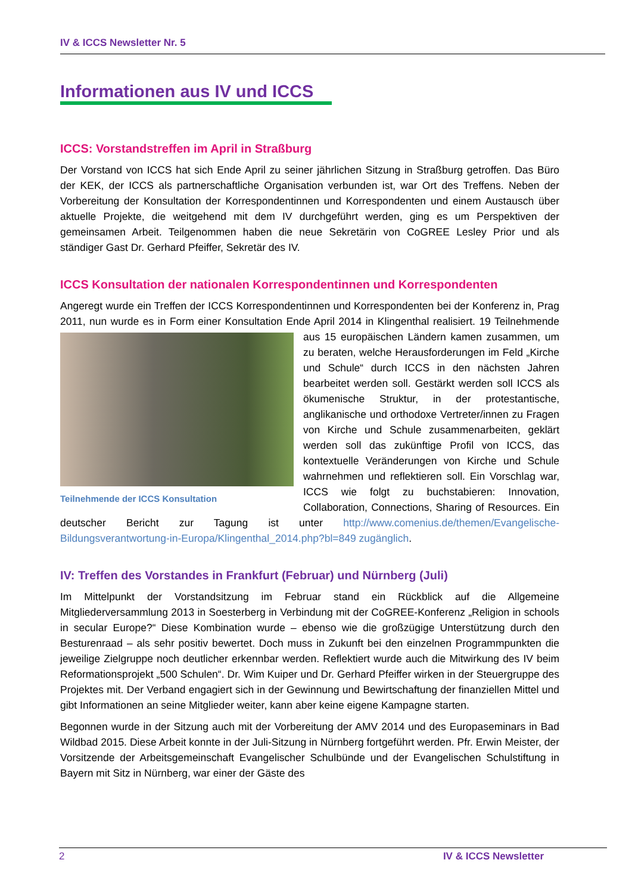IV & ICCS Newsletter Nr. 5
Informationen aus IV und ICCS
ICCS: Vorstandstreffen im April in Straßburg
Der Vorstand von ICCS hat sich Ende April zu seiner jährlichen Sitzung in Straßburg getroffen. Das Büro der KEK, der ICCS als partnerschaftliche Organisation verbunden ist, war Ort des Treffens. Neben der Vorbereitung der Konsultation der Korrespondentinnen und Korrespondenten und einem Austausch über aktuelle Projekte, die weitgehend mit dem IV durchgeführt werden, ging es um Perspektiven der gemeinsamen Arbeit. Teilgenommen haben die neue Sekretärin von CoGREE Lesley Prior und als ständiger Gast Dr. Gerhard Pfeiffer, Sekretär des IV.
ICCS Konsultation der nationalen Korrespondentinnen und Korrespondenten
Angeregt wurde ein Treffen der ICCS Korrespondentinnen und Korrespondenten bei der Konferenz in, Prag 2011, nun wurde es in Form einer Konsultation Ende April 2014 in Klingenthal Teilnehmende der ICCS Konsultation realisiert. 19 Teilnehmende aus 15 europäischen Ländern kamen zusammen, um zu beraten, welche Herausforderungen im Feld „Kirche und Schule“ durch ICCS in den nächsten Jahren bearbeitet werden soll. Gestärkt werden soll ICCS als ökumenische Struktur, in der protestantische, anglikanische und orthodoxe Vertreter/innen zu Fragen von Kirche und Schule zusammenarbeiten, geklärt werden soll das zukünftige Profil von ICCS, das kontextuelle Veränderungen von Kirche und Schule wahrnehmen und reflektieren soll. Ein Vorschlag war, ICCS wie folgt zu buchstabieren: Innovation, Collaboration, Connections, Sharing of Resources. Ein deutscher Bericht zur Tagung ist unter http://www.comenius.de/themen/Evangelische-Bildungsverantwortung-in-Europa/Klingenthal_2014.php?bl=849 zugänglich.
IV: Treffen des Vorstandes in Frankfurt (Februar) und Nürnberg (Juli)
Im Mittelpunkt der Vorstandsitzung im Februar stand ein Rückblick auf die Allgemeine Mitgliederversammlung 2013 in Soesterberg in Verbindung mit der CoGREE-Konferenz „Religion in schools in secular Europe?“ Diese Kombination wurde – ebenso wie die großzügige Unterstützung durch den Besturenraad – als sehr positiv bewertet. Doch muss in Zukunft bei den einzelnen Programmpunkten die jeweilige Zielgruppe noch deutlicher erkennbar werden. Reflektiert wurde auch die Mitwirkung des IV beim Reformationsprojekt „500 Schulen“. Dr. Wim Kuiper und Dr. Gerhard Pfeiffer wirken in der Steuergruppe des Projektes mit. Der Verband engagiert sich in der Gewinnung und Bewirtschaftung der finanziellen Mittel und gibt Informationen an seine Mitglieder weiter, kann aber keine eigene Kampagne starten.
Begonnen wurde in der Sitzung auch mit der Vorbereitung der AMV 2014 und des Europaseminars in Bad Wildbad 2015. Diese Arbeit konnte in der Juli-Sitzung in Nürnberg fortgeführt werden. Pfr. Erwin Meister, der Vorsitzende der Arbeitsgemeinschaft Evangelischer Schulbünde und der Evangelischen Schulstiftung in Bayern mit Sitz in Nürnberg, war einer der Gäste des
2 IV & ICCS Newsletter